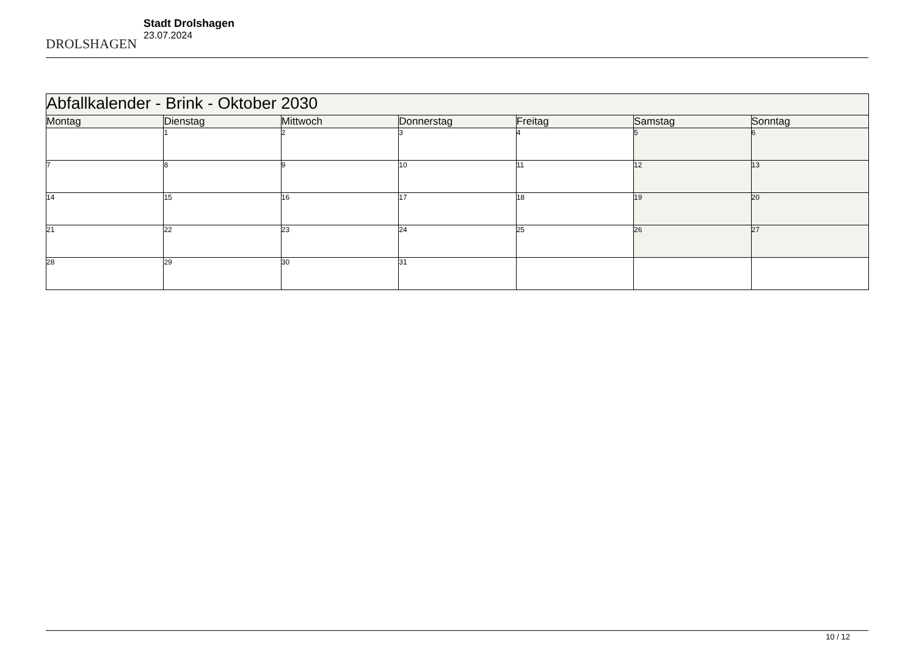DROLSHAGEN
Stadt Drolshagen
23.07.2024
| Abfallkalender - Brink - Oktober 2030 | | | | | | |
| Montag | Dienstag | Mittwoch | Donnerstag | Freitag | Samstag | Sonntag |
| | 1 | 2 | 3 | 4 | 5 | 6 |
| 7 | 8 | 9 | 10 | 11 | 12 | 13 |
| 14 | 15 | 16 | 17 | 18 | 19 | 20 |
| 21 | 22 | 23 | 24 | 25 | 26 | 27 |
| 28 | 29 | 30 | 31 | | | |
10 / 12